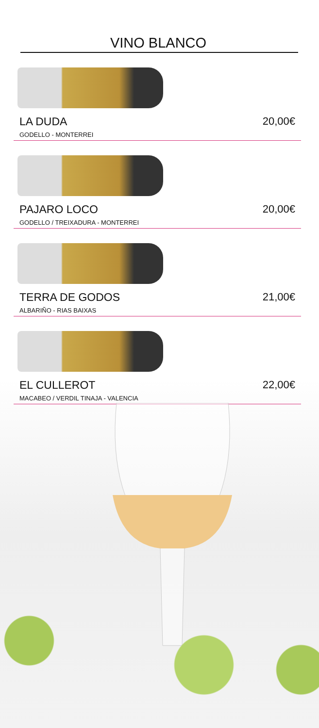VINO BLANCO
LA DUDA 20,00€
GODELLO - MONTERREI
PAJARO LOCO 20,00€
GODELLO / TREIXADURA - MONTERREI
TERRA DE GODOS 21,00€
ALBARIÑO - RIAS BAIXAS
EL CULLEROT 22,00€
MACABEO / VERDIL TINAJA - VALENCIA